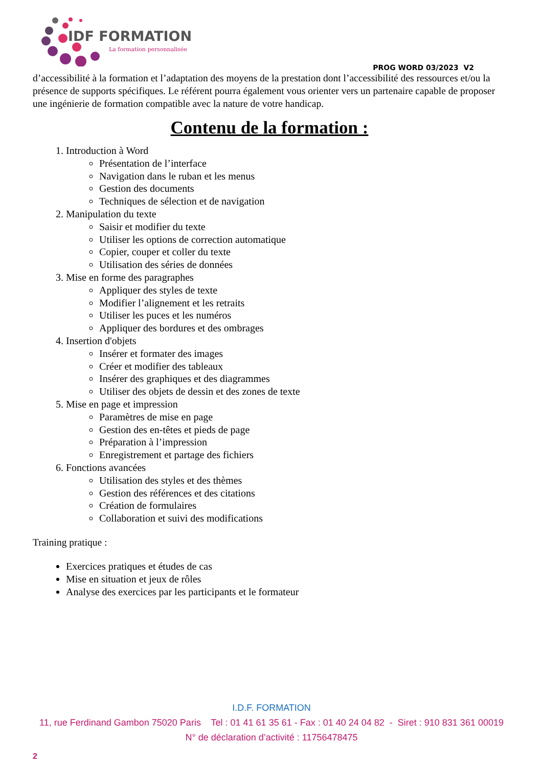IDF FORMATION
La formation personnalisée
PROG WORD 03/2023 V2
d’accessibilité à la formation et l’adaptation des moyens de la prestation dont l’accessibilité des ressources et/ou la présence de supports spécifiques. Le référent pourra également vous orienter vers un partenaire capable de proposer une ingénierie de formation compatible avec la nature de votre handicap.
Contenu de la formation :
1. Introduction à Word
Présentation de l’interface
Navigation dans le ruban et les menus
Gestion des documents
Techniques de sélection et de navigation
2. Manipulation du texte
Saisir et modifier du texte
Utiliser les options de correction automatique
Copier, couper et coller du texte
Utilisation des séries de données
3. Mise en forme des paragraphes
Appliquer des styles de texte
Modifier l’alignement et les retraits
Utiliser les puces et les numéros
Appliquer des bordures et des ombrages
4. Insertion d'objets
Insérer et formater des images
Créer et modifier des tableaux
Insérer des graphiques et des diagrammes
Utiliser des objets de dessin et des zones de texte
5. Mise en page et impression
Paramètres de mise en page
Gestion des en-têtes et pieds de page
Préparation à l’impression
Enregistrement et partage des fichiers
6. Fonctions avancées
Utilisation des styles et des thèmes
Gestion des références et des citations
Création de formulaires
Collaboration et suivi des modifications
Training pratique :
Exercices pratiques et études de cas
Mise en situation et jeux de rôles
Analyse des exercices par les participants et le formateur
I.D.F. FORMATION
11, rue Ferdinand Gambon 75020 Paris Tel : 01 41 61 35 61 - Fax : 01 40 24 04 82 - Siret : 910 831 361 00019
N° de déclaration d’activité : 11756478475
2